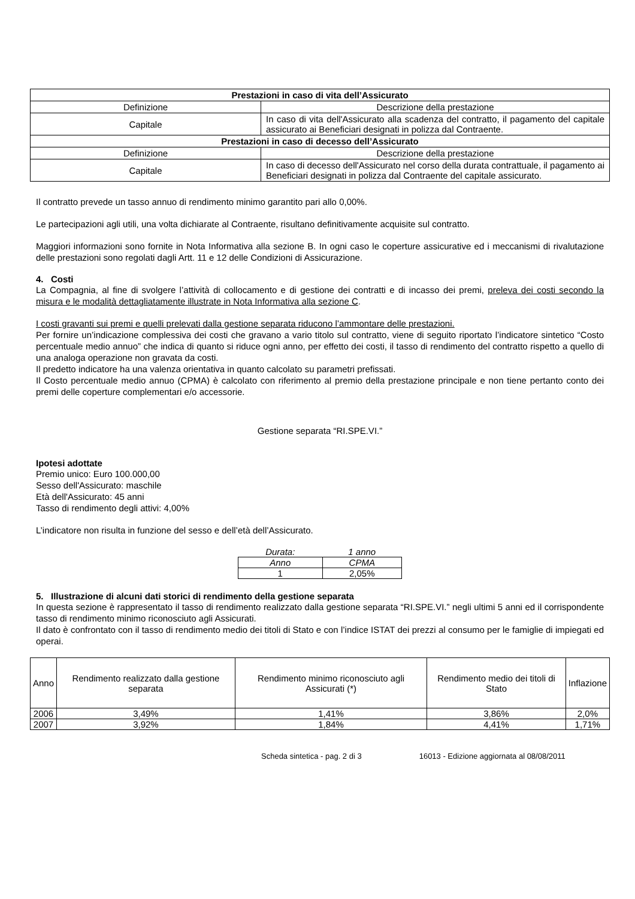| Prestazioni in caso di vita dell’Assicurato | |
| --- | --- |
| Definizione | Descrizione della prestazione |
| Capitale | In caso di vita dell'Assicurato alla scadenza del contratto, il pagamento del capitale assicurato ai Beneficiari designati in polizza dal Contraente. |
| Prestazioni in caso di decesso dell’Assicurato | |
| Definizione | Descrizione della prestazione |
| Capitale | In caso di decesso dell'Assicurato nel corso della durata contrattuale, il pagamento ai Beneficiari designati in polizza dal Contraente del capitale assicurato. |
Il contratto prevede un tasso annuo di rendimento minimo garantito pari allo 0,00%.
Le partecipazioni agli utili, una volta dichiarate al Contraente, risultano definitivamente acquisite sul contratto.
Maggiori informazioni sono fornite in Nota Informativa alla sezione B. In ogni caso le coperture assicurative ed i meccanismi di rivalutazione delle prestazioni sono regolati dagli Artt. 11 e 12 delle Condizioni di Assicurazione.
4. Costi
La Compagnia, al fine di svolgere l’attività di collocamento e di gestione dei contratti e di incasso dei premi, preleva dei costi secondo la misura e le modalità dettagliatamente illustrate in Nota Informativa alla sezione C.
I costi gravanti sui premi e quelli prelevati dalla gestione separata riducono l’ammontare delle prestazioni.
Per fornire un’indicazione complessiva dei costi che gravano a vario titolo sul contratto, viene di seguito riportato l’indicatore sintetico “Costo percentuale medio annuo” che indica di quanto si riduce ogni anno, per effetto dei costi, il tasso di rendimento del contratto rispetto a quello di una analoga operazione non gravata da costi.
Il predetto indicatore ha una valenza orientativa in quanto calcolato su parametri prefissati.
Il Costo percentuale medio annuo (CPMA) è calcolato con riferimento al premio della prestazione principale e non tiene pertanto conto dei premi delle coperture complementari e/o accessorie.
Gestione separata “RI.SPE.VI.”
Ipotesi adottate
Premio unico: Euro 100.000,00
Sesso dell'Assicurato: maschile
Età dell'Assicurato: 45 anni
Tasso di rendimento degli attivi: 4,00%
L’indicatore non risulta in funzione del sesso e dell’età dell’Assicurato.
| Durata: | 1 anno |
| Anno | CPMA |
| 1 | 2,05% |
5. Illustrazione di alcuni dati storici di rendimento della gestione separata
In questa sezione è rappresentato il tasso di rendimento realizzato dalla gestione separata “RI.SPE.VI.” negli ultimi 5 anni ed il corrispondente tasso di rendimento minimo riconosciuto agli Assicurati.
Il dato è confrontato con il tasso di rendimento medio dei titoli di Stato e con l’indice ISTAT dei prezzi al consumo per le famiglie di impiegati ed operai.
| Anno | Rendimento realizzato dalla gestione separata | Rendimento minimo riconosciuto agli Assicurati (*) | Rendimento medio dei titoli di Stato | Inflazione |
| --- | --- | --- | --- | --- |
| 2006 | 3,49% | 1,41% | 3,86% | 2,0% |
| 2007 | 3,92% | 1,84% | 4,41% | 1,71% |
Scheda sintetica - pag. 2 di 3 16013 - Edizione aggiornata al 08/08/2011